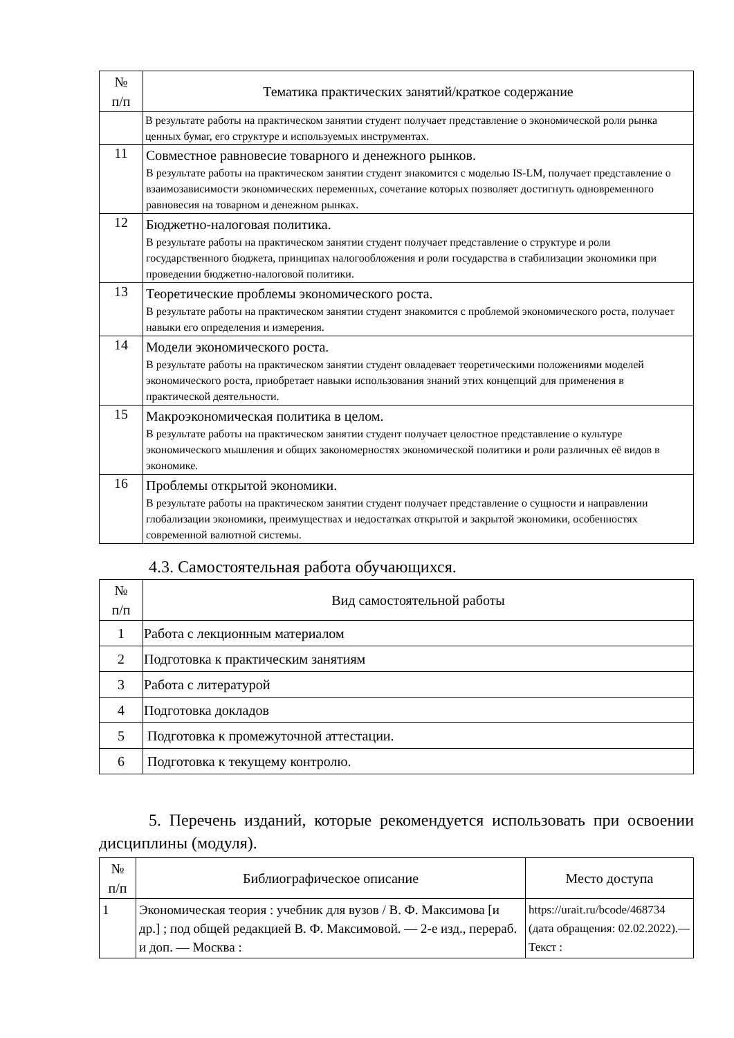| № п/п | Тематика практических занятий/краткое содержание |
| --- | --- |
| | В результате работы на практическом занятии студент получает представление о экономической роли рынка ценных бумаг, его структуре и используемых инструментах. |
| 11 | Совместное равновесие товарного и денежного рынков. В результате работы на практическом занятии студент знакомится с моделью IS-LM, получает представление о взаимозависимости экономических переменных, сочетание которых позволяет достигнуть одновременного равновесия на товарном и денежном рынках. |
| 12 | Бюджетно-налоговая политика. В результате работы на практическом занятии студент получает представление о структуре и роли государственного бюджета, принципах налогообложения и роли государства в стабилизации экономики при проведении бюджетно-налоговой политики. |
| 13 | Теоретические проблемы экономического роста. В результате работы на практическом занятии студент знакомится с проблемой экономического роста, получает навыки его определения и измерения. |
| 14 | Модели экономического роста. В результате работы на практическом занятии студент овладевает теоретическими положениями моделей экономического роста, приобретает навыки использования знаний этих концепций для применения в практической деятельности. |
| 15 | Макроэкономическая политика в целом. В результате работы на практическом занятии студент получает целостное представление о культуре экономического мышления и общих закономерностях экономической политики и роли различных её видов в экономике. |
| 16 | Проблемы открытой экономики. В результате работы на практическом занятии студент получает представление о сущности и направлении глобализации экономики, преимуществах и недостатках открытой и закрытой экономики, особенностях современной валютной системы. |
4.3. Самостоятельная работа обучающихся.
| № п/п | Вид самостоятельной работы |
| --- | --- |
| 1 | Работа с лекционным материалом |
| 2 | Подготовка к практическим занятиям |
| 3 | Работа с литературой |
| 4 | Подготовка докладов |
| 5 | Подготовка к промежуточной аттестации. |
| 6 | Подготовка к текущему контролю. |
5. Перечень изданий, которые рекомендуется использовать при освоении дисциплины (модуля).
| № п/п | Библиографическое описание | Место доступа |
| --- | --- | --- |
| 1 | Экономическая теория : учебник для вузов / В. Ф. Максимова [и др.] ; под общей редакцией В. Ф. Максимовой. — 2-е изд., перераб. и доп. — Москва : | https://urait.ru/bcode/468734 (дата обращения: 02.02.2022).— Текст : |